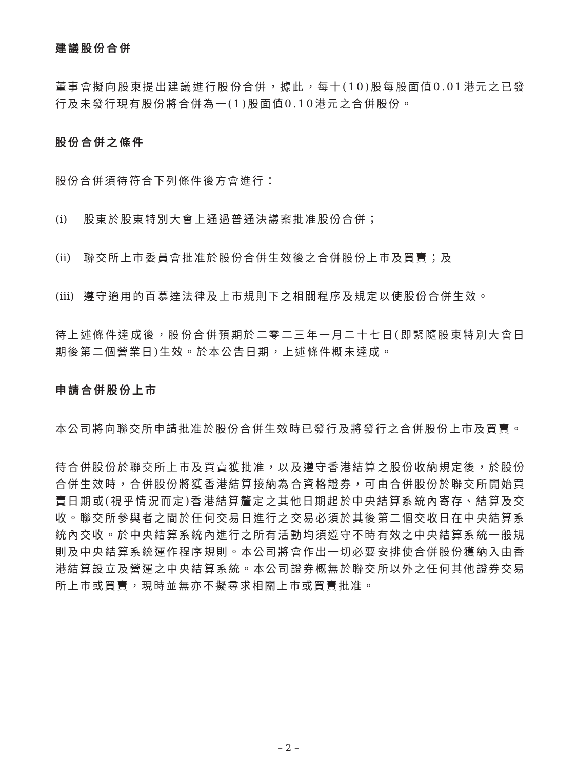建議股份合併
董事會擬向股東提出建議進行股份合併，據此，每十(10)股每股面值0.01港元之已發行及未發行現有股份將合併為一(1)股面值0.10港元之合併股份。
股份合併之條件
股份合併須待符合下列條件後方會進行：
(i) 股東於股東特別大會上通過普通決議案批准股份合併；
(ii) 聯交所上市委員會批准於股份合併生效後之合併股份上市及買賣；及
(iii) 遵守適用的百慕達法律及上市規則下之相關程序及規定以使股份合併生效。
待上述條件達成後，股份合併預期於二零二三年一月二十七日(即緊隨股東特別大會日期後第二個營業日)生效。於本公告日期，上述條件概未達成。
申請合併股份上市
本公司將向聯交所申請批准於股份合併生效時已發行及將發行之合併股份上市及買賣。
待合併股份於聯交所上市及買賣獲批准，以及遵守香港結算之股份收納規定後，於股份合併生效時，合併股份將獲香港結算接納為合資格證券，可由合併股份於聯交所開始買賣日期或(視乎情況而定)香港結算釐定之其他日期起於中央結算系統內寄存、結算及交收。聯交所參與者之間於任何交易日進行之交易必須於其後第二個交收日在中央結算系統內交收。於中央結算系統內進行之所有活動均須遵守不時有效之中央結算系統一般規則及中央結算系統運作程序規則。本公司將會作出一切必要安排使合併股份獲納入由香港結算設立及營運之中央結算系統。本公司證券概無於聯交所以外之任何其他證券交易所上市或買賣，現時並無亦不擬尋求相關上市或買賣批准。
– 2 –